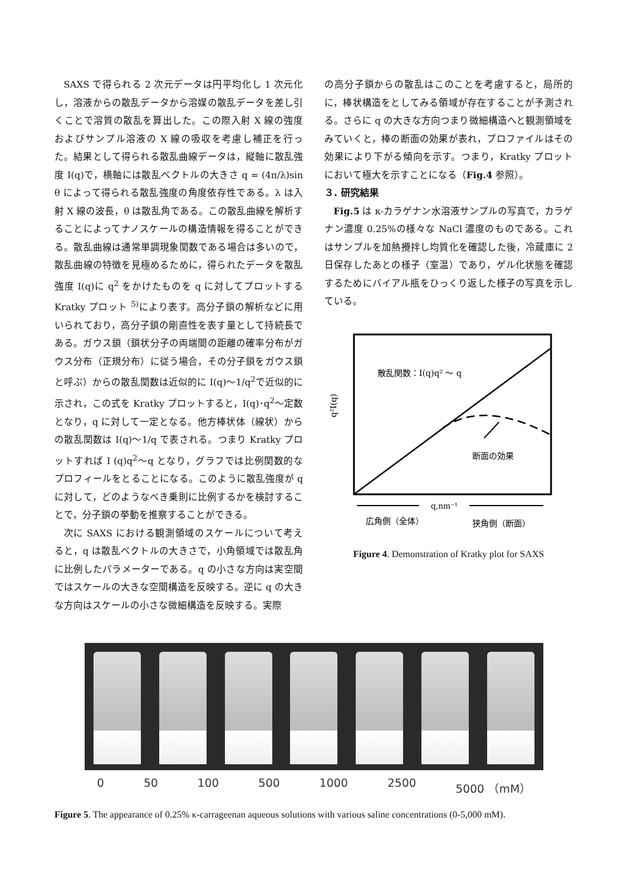SAXS で得られる 2 次元データは円平均化し 1 次元化し，溶液からの散乱データから溶媒の散乱データを差し引くことで溶質の散乱を算出した。この際入射 X 線の強度およびサンプル溶液の X 線の吸収を考慮し補正を行った。結果として得られる散乱曲線データは，縦軸に散乱強度 I(q)で，横軸には散乱ベクトルの大きさ q = (4π/λ)sin θ によって得られる散乱強度の角度依存性である。λ は入射 X 線の波長，θ は散乱角である。この散乱曲線を解析することによってナノスケールの構造情報を得ることができる。散乱曲線は通常単調現象関数である場合は多いので，散乱曲線の特徴を見極めるために，得られたデータを散乱強度 I(q)に q<sup>2</sup> をかけたものを q に対してプロットする Kratky プロット <sup>5)</sup>により表す。高分子鎖の解析などに用いられており，高分子鎖の剛直性を表す量として持続長である。ガウス鎖（鎖状分子の両端間の距離の確率分布がガウス分布（正規分布）に従う場合，その分子鎖をガウス鎖と呼ぶ）からの散乱関数は近似的に I(q)～1/q<sup>2</sup>で近似的に示され，この式を Kratky プロットすると，I(q)･q<sup>2</sup>～定数となり，q に対して一定となる。他方棒状体（線状）からの散乱関数は I(q)～1/q で表される。つまり Kratky プロットすれば I (q)q<sup>2</sup>～q となり，グラフでは比例関数的なプロフィールをとることになる。このように散乱強度が q に対して，どのようなべき乗則に比例するかを検討することで，分子鎖の挙動を推察することができる。
次に SAXS における観測領域のスケールについて考えると，q は散乱ベクトルの大きさで，小角領域では散乱角に比例したパラメーターである。q の小さな方向は実空間ではスケールの大きな空間構造を反映する。逆に q の大きな方向はスケールの小さな微細構造を反映する。実際
の高分子鎖からの散乱はこのことを考慮すると，局所的に，棒状構造をとしてみる領域が存在することが予測される。さらに q の大きな方向つまり微細構造へと観測領域をみていくと，棒の断面の効果が表れ，プロファイルはその効果により下がる傾向を示す。つまり，Kratky プロットにおいて極大を示すことになる（Fig.4 参照）。
３. 研究結果
Fig.5 は κ-カラゲナン水溶液サンプルの写真で，カラゲナン濃度 0.25%の様々な NaCl 濃度のものである。これはサンプルを加熱攪拌し均質化を確認した後，冷蔵庫に 2 日保存したあとの様子（室温）であり，ゲル化状態を確認するためにバイアル瓶をひっくり返した様子の写真を示している。
散乱関数：I(q)q² ～ q
断面の効果
q²I(q)
q,nm⁻¹
広角側（全体）
狭角側（断面）
Figure 4. Demonstration of Kratky plot for SAXS
0 50 100 500 1000 2500 5000 （mM）
Figure 5. The appearance of 0.25% κ-carrageenan aqueous solutions with various saline concentrations (0-5,000 mM).